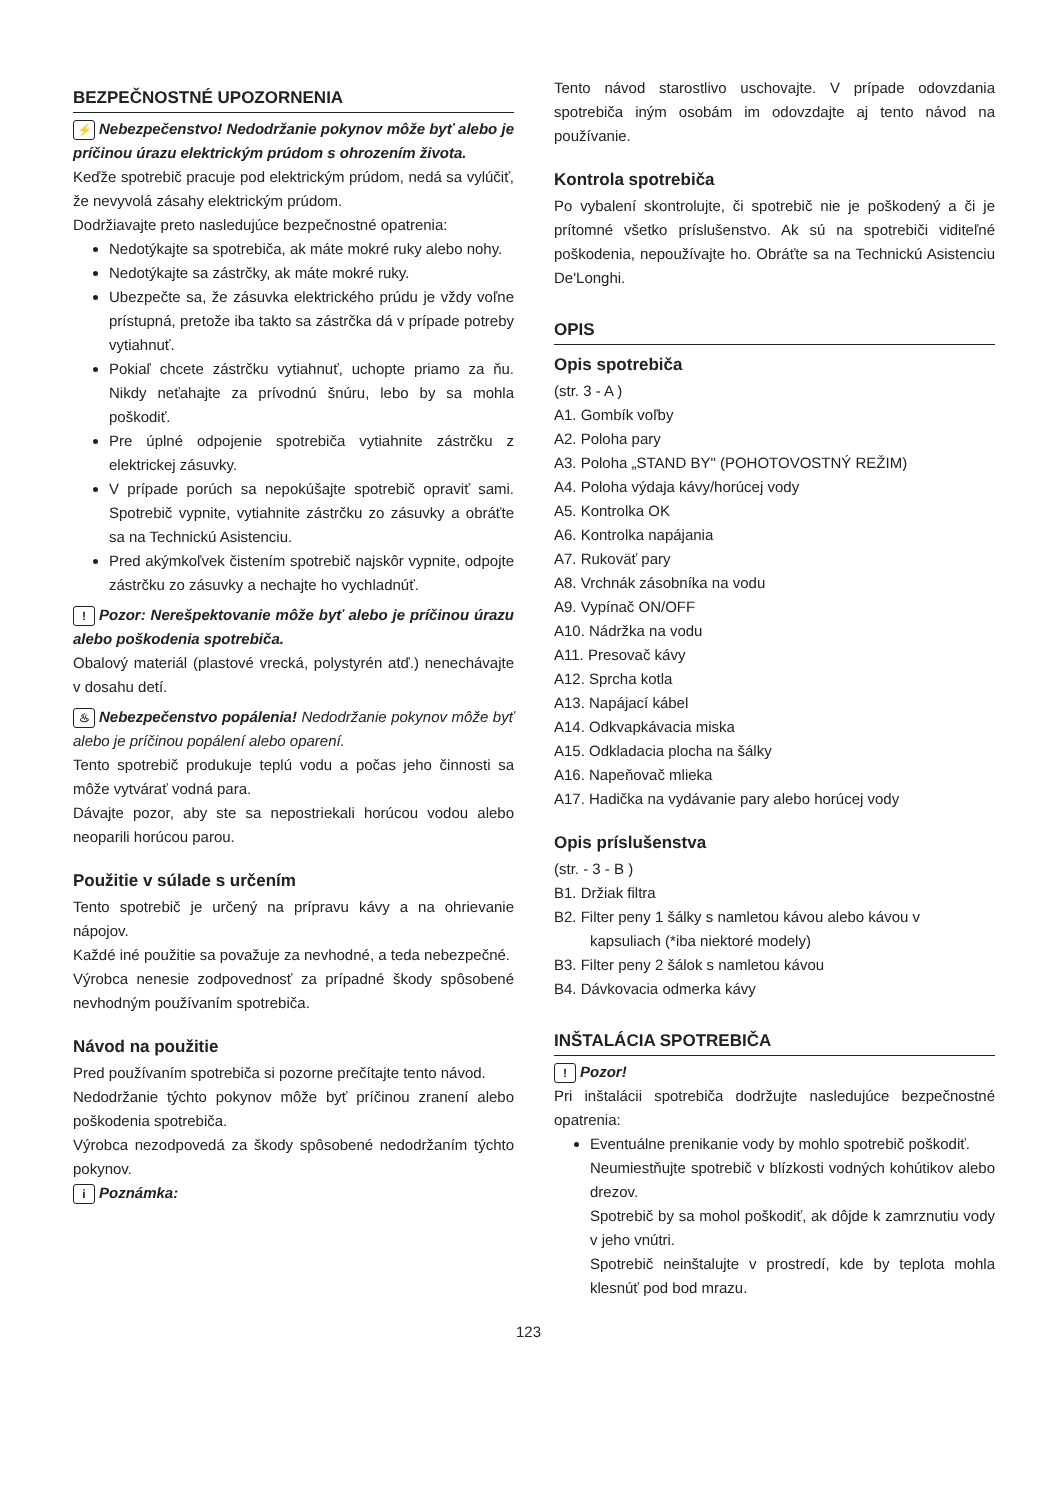BEZPEČNOSTNÉ UPOZORNENIA
⚡ Nebezpečenstvo! Nedodržanie pokynov môže byť alebo je príčinou úrazu elektrickým prúdom s ohrozením života.
Keďže spotrebič pracuje pod elektrickým prúdom, nedá sa vylúčiť, že nevyvolá zásahy elektrickým prúdom.
Dodržiavajte preto nasledujúce bezpečnostné opatrenia:
Nedotýkajte sa spotrebiča, ak máte mokré ruky alebo nohy.
Nedotýkajte sa zástrčky, ak máte mokré ruky.
Ubezpečte sa, že zásuvka elektrického prúdu je vždy voľne prístupná, pretože iba takto sa zástrčka dá v prípade potreby vytiahnuť.
Pokiaľ chcete zástrčku vytiahnuť, uchopte priamo za ňu. Nikdy neťahajte za prívodnú šnúru, lebo by sa mohla poškodiť.
Pre úplné odpojenie spotrebiča vytiahnite zástrčku z elektrickej zásuvky.
V prípade porúch sa nepokúšajte spotrebič opraviť sami. Spotrebič vypnite, vytiahnite zástrčku zo zásuvky a obráťte sa na Technickú Asistenciu.
Pred akýmkoľvek čistením spotrebič najskôr vypnite, odpojte zástrčku zo zásuvky a nechajte ho vychladnúť.
! Pozor: Nerešpektovanie môže byť alebo je príčinou úrazu alebo poškodenia spotrebiča.
Obalový materiál (plastové vrecká, polystyrén atď.) nenechávajte v dosahu detí.
♨ Nebezpečenstvo popálenia! Nedodržanie pokynov môže byť alebo je príčinou popálení alebo oparení.
Tento spotrebič produkuje teplú vodu a počas jeho činnosti sa môže vytvárať vodná para.
Dávajte pozor, aby ste sa nepostriekali horúcou vodou alebo neoparili horúcou parou.
Použitie v súlade s určením
Tento spotrebič je určený na prípravu kávy a na ohrievanie nápojov.
Každé iné použitie sa považuje za nevhodné, a teda nebezpečné.
Výrobca nenesie zodpovednosť za prípadné škody spôsobené nevhodným používaním spotrebiča.
Návod na použitie
Pred používaním spotrebiča si pozorne prečítajte tento návod.
Nedodržanie týchto pokynov môže byť príčinou zranení alebo poškodenia spotrebiča.
Výrobca nezodpovedá za škody spôsobené nedodržaním týchto pokynov.
i Poznámka:
Tento návod starostlivo uschovajte. V prípade odovzdania spotrebiča iným osobám im odovzdajte aj tento návod na používanie.
Kontrola spotrebiča
Po vybalení skontrolujte, či spotrebič nie je poškodený a či je prítomné všetko príslušenstvo. Ak sú na spotrebiči viditeľné poškodenia, nepoužívajte ho. Obráťte sa na Technickú Asistenciu De'Longhi.
OPIS
Opis spotrebiča
(str. 3 - A )
A1. Gombík voľby
A2. Poloha pary
A3. Poloha „STAND BY" (POHOTOVOSTNÝ REŽIM)
A4. Poloha výdaja kávy/horúcej vody
A5. Kontrolka OK
A6. Kontrolka napájania
A7. Rukoväť pary
A8. Vrchnák zásobníka na vodu
A9. Vypínač ON/OFF
A10. Nádržka na vodu
A11. Presovač kávy
A12. Sprcha kotla
A13. Napájací kábel
A14. Odkvapkávacia miska
A15. Odkladacia plocha na šálky
A16. Napeňovač mlieka
A17. Hadička na vydávanie pary alebo horúcej vody
Opis príslušenstva
(str. - 3 - B )
B1. Držiak filtra
B2. Filter peny 1 šálky s namletou kávou alebo kávou v kapsuliach (*iba niektoré modely)
B3. Filter peny 2 šálok s namletou kávou
B4. Dávkovacia odmerka kávy
INŠTALÁCIA SPOTREBIČA
! Pozor!
Pri inštalácii spotrebiča dodržujte nasledujúce bezpečnostné opatrenia:
Eventuálne prenikanie vody by mohlo spotrebič poškodiť.
Neumiestňujte spotrebič v blízkosti vodných kohútikov alebo drezov.
Spotrebič by sa mohol poškodiť, ak dôjde k zamrznutiu vody v jeho vnútri.
Spotrebič neinštalujte v prostredí, kde by teplota mohla klesnúť pod bod mrazu.
123